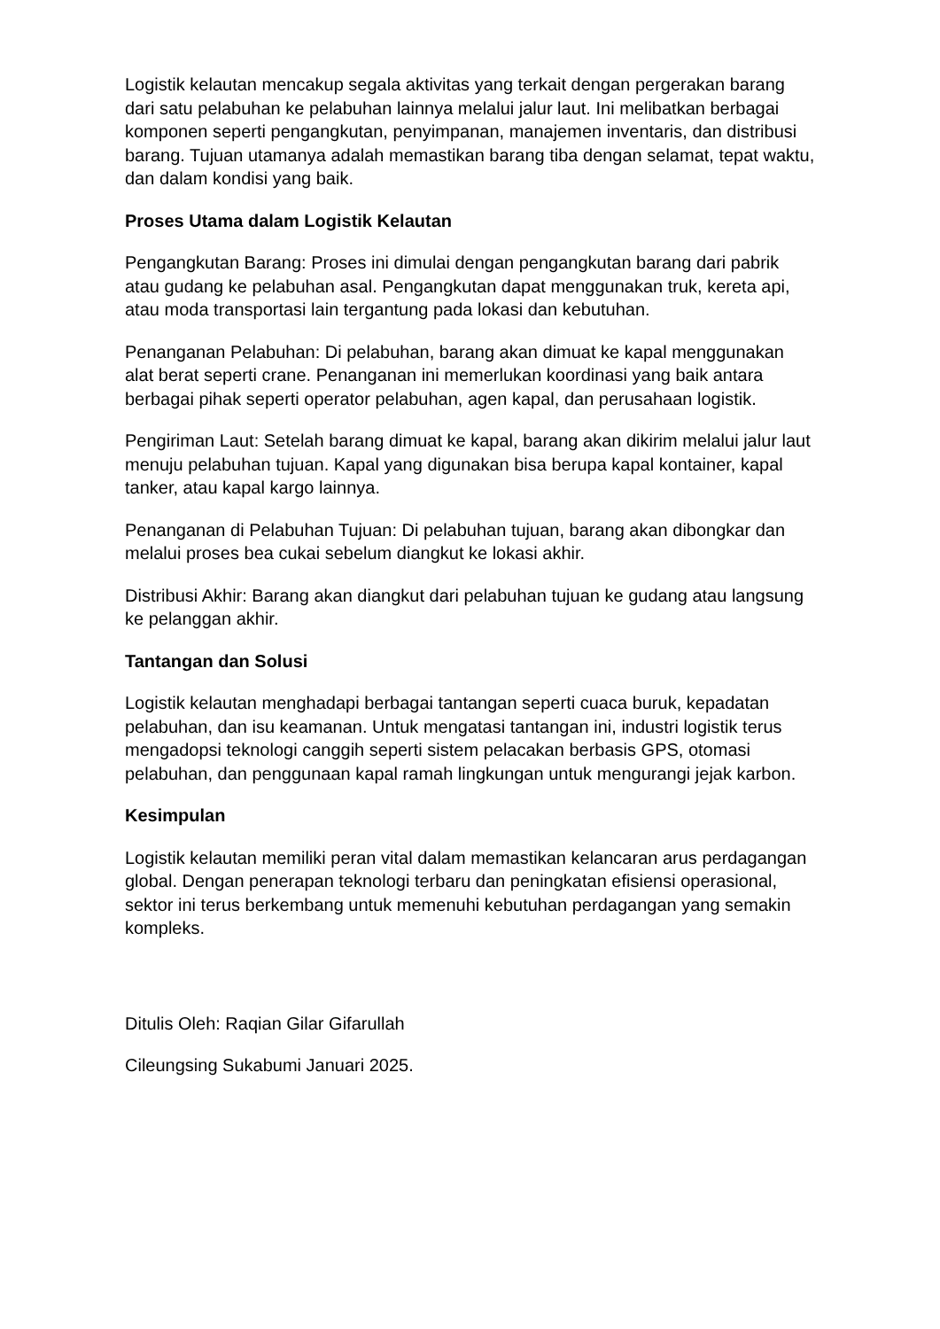Logistik kelautan mencakup segala aktivitas yang terkait dengan pergerakan barang dari satu pelabuhan ke pelabuhan lainnya melalui jalur laut. Ini melibatkan berbagai komponen seperti pengangkutan, penyimpanan, manajemen inventaris, dan distribusi barang. Tujuan utamanya adalah memastikan barang tiba dengan selamat, tepat waktu, dan dalam kondisi yang baik.
Proses Utama dalam Logistik Kelautan
Pengangkutan Barang: Proses ini dimulai dengan pengangkutan barang dari pabrik atau gudang ke pelabuhan asal. Pengangkutan dapat menggunakan truk, kereta api, atau moda transportasi lain tergantung pada lokasi dan kebutuhan.
Penanganan Pelabuhan: Di pelabuhan, barang akan dimuat ke kapal menggunakan alat berat seperti crane. Penanganan ini memerlukan koordinasi yang baik antara berbagai pihak seperti operator pelabuhan, agen kapal, dan perusahaan logistik.
Pengiriman Laut: Setelah barang dimuat ke kapal, barang akan dikirim melalui jalur laut menuju pelabuhan tujuan. Kapal yang digunakan bisa berupa kapal kontainer, kapal tanker, atau kapal kargo lainnya.
Penanganan di Pelabuhan Tujuan: Di pelabuhan tujuan, barang akan dibongkar dan melalui proses bea cukai sebelum diangkut ke lokasi akhir.
Distribusi Akhir: Barang akan diangkut dari pelabuhan tujuan ke gudang atau langsung ke pelanggan akhir.
Tantangan dan Solusi
Logistik kelautan menghadapi berbagai tantangan seperti cuaca buruk, kepadatan pelabuhan, dan isu keamanan. Untuk mengatasi tantangan ini, industri logistik terus mengadopsi teknologi canggih seperti sistem pelacakan berbasis GPS, otomasi pelabuhan, dan penggunaan kapal ramah lingkungan untuk mengurangi jejak karbon.
Kesimpulan
Logistik kelautan memiliki peran vital dalam memastikan kelancaran arus perdagangan global. Dengan penerapan teknologi terbaru dan peningkatan efisiensi operasional, sektor ini terus berkembang untuk memenuhi kebutuhan perdagangan yang semakin kompleks.
Ditulis Oleh: Raqian Gilar Gifarullah
Cileungsing Sukabumi Januari 2025.